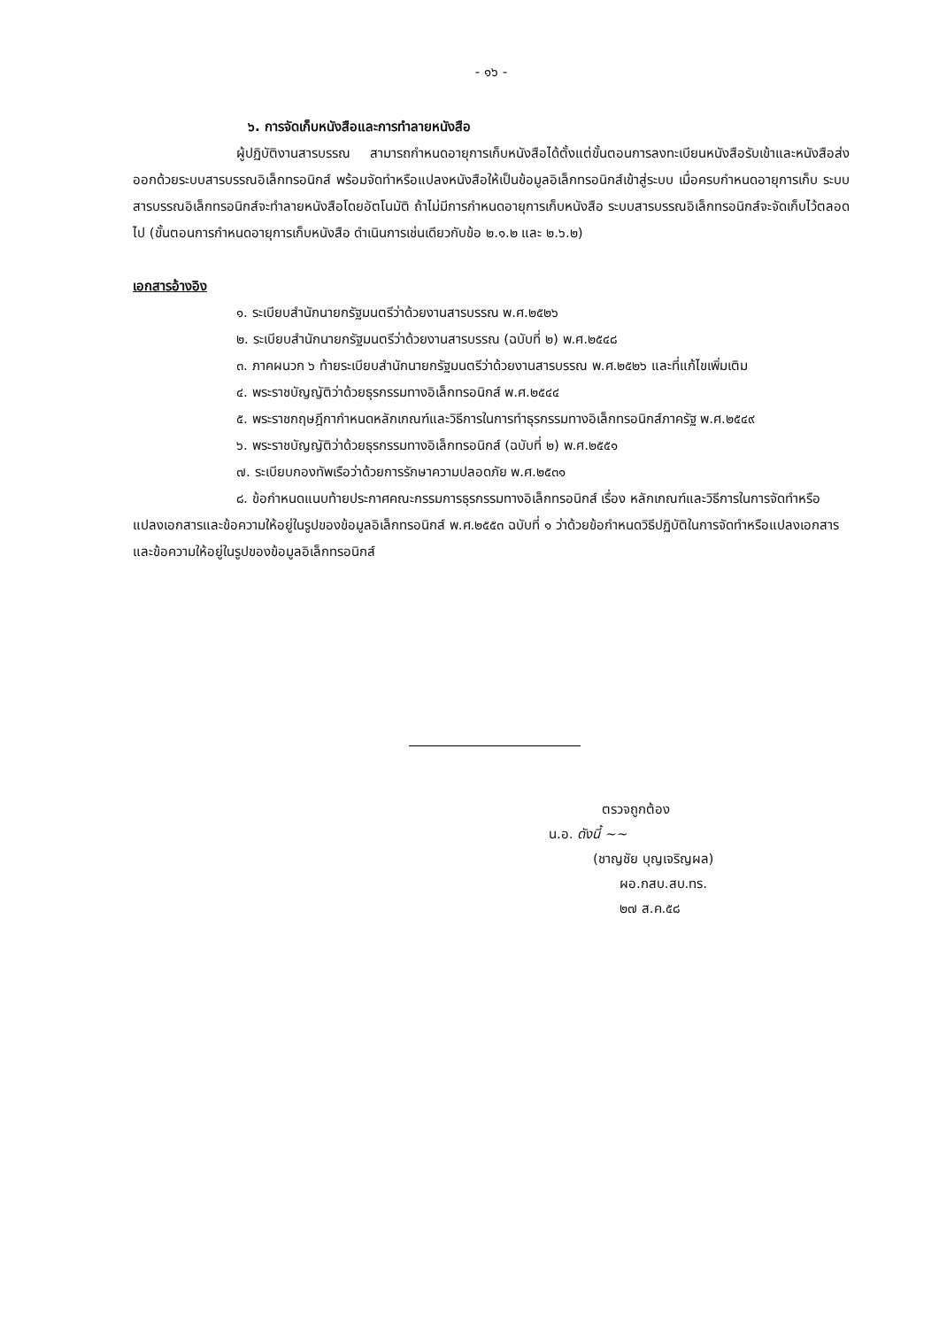- ๑๖ -
๖. การจัดเก็บหนังสือและการทำลายหนังสือ
ผู้ปฏิบัติงานสารบรรณ สามารถกำหนดอายุการเก็บหนังสือได้ตั้งแต่ขั้นตอนการลงทะเบียนหนังสือรับเข้าและหนังสือส่งออกด้วยระบบสารบรรณอิเล็กทรอนิกส์ พร้อมจัดทำหรือแปลงหนังสือให้เป็นข้อมูลอิเล็กทรอนิกส์เข้าสู่ระบบ เมื่อครบกำหนดอายุการเก็บ ระบบสารบรรณอิเล็กทรอนิกส์จะทำลายหนังสือโดยอัตโนมัติ ถ้าไม่มีการกำหนดอายุการเก็บหนังสือ ระบบสารบรรณอิเล็กทรอนิกส์จะจัดเก็บไว้ตลอดไป (ขั้นตอนการกำหนดอายุการเก็บหนังสือ ดำเนินการเช่นเดียวกับข้อ ๒.๑.๒ และ ๒.๖.๒)
เอกสารอ้างอิง
๑. ระเบียบสำนักนายกรัฐมนตรีว่าด้วยงานสารบรรณ พ.ศ.๒๕๒๖
๒. ระเบียบสำนักนายกรัฐมนตรีว่าด้วยงานสารบรรณ (ฉบับที่ ๒) พ.ศ.๒๕๔๘
๓. ภาคผนวก ๖ ท้ายระเบียบสำนักนายกรัฐมนตรีว่าด้วยงานสารบรรณ พ.ศ.๒๕๒๖ และที่แก้ไขเพิ่มเติม
๔. พระราชบัญญัติว่าด้วยธุรกรรมทางอิเล็กทรอนิกส์ พ.ศ.๒๕๔๔
๕. พระราชกฤษฎีกากำหนดหลักเกณฑ์และวิธีการในการทำธุรกรรมทางอิเล็กทรอนิกส์ภาครัฐ พ.ศ.๒๕๔๙
๖. พระราชบัญญัติว่าด้วยธุรกรรมทางอิเล็กทรอนิกส์ (ฉบับที่ ๒) พ.ศ.๒๕๕๑
๗. ระเบียบกองทัพเรือว่าด้วยการรักษาความปลอดภัย พ.ศ.๒๕๓๑
๘. ข้อกำหนดแนบท้ายประกาศคณะกรรมการธุรกรรมทางอิเล็กทรอนิกส์ เรื่อง หลักเกณฑ์และวิธีการในการจัดทำหรือแปลงเอกสารและข้อความให้อยู่ในรูปของข้อมูลอิเล็กทรอนิกส์ พ.ศ.๒๕๕๓ ฉบับที่ ๑ ว่าด้วยข้อกำหนดวิธีปฏิบัติในการจัดทำหรือแปลงเอกสารและข้อความให้อยู่ในรูปของข้อมูลอิเล็กทรอนิกส์
ตรวจถูกต้อง
น.อ. ดังนี้ ~~
(ชาญชัย บุญเจริญผล)
ผอ.กสบ.สบ.ทร.
๒๗ ส.ค.๕๘